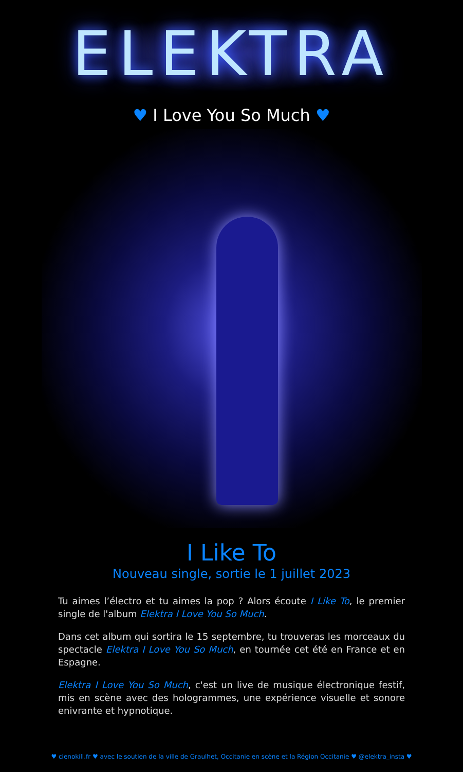ELEKTRA
♥ I Love You So Much ♥
I Like To
Nouveau single, sortie le 1 juillet 2023
Tu aimes l’électro et tu aimes la pop ? Alors écoute I Like To, le premier single de l'album Elektra I Love You So Much.
Dans cet album qui sortira le 15 septembre, tu trouveras les morceaux du spectacle Elektra I Love You So Much, en tournée cet été en France et en Espagne.
Elektra I Love You So Much, c'est un live de musique électronique festif, mis en scène avec des hologrammes, une expérience visuelle et sonore enivrante et hypnotique.
♥ cienokill.fr ♥ avec le soutien de la ville de Graulhet, Occitanie en scène et la Région Occitanie ♥ @elektra_insta ♥